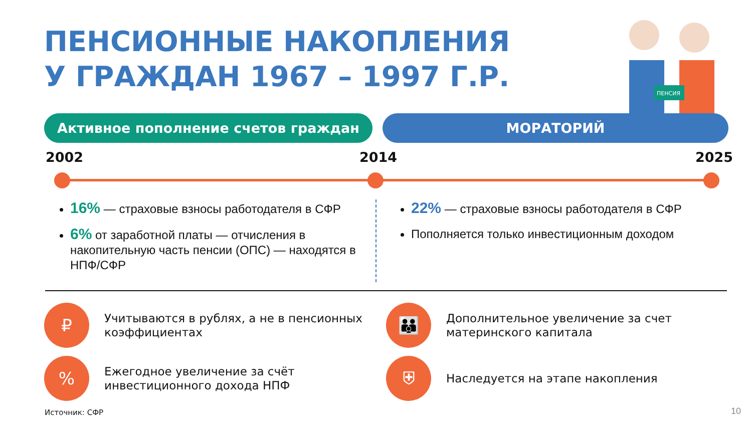ПЕНСИОННЫЕ НАКОПЛЕНИЯ
У ГРАЖДАН 1967 – 1997 Г.Р.
ПЕНСИЯ
Активное пополнение счетов граждан МОРАТОРИЙ
2002 2014 2025
16% — страховые взносы работодателя в СФР
6% от заработной платы — отчисления в накопительную часть пенсии (ОПС) — находятся в НПФ/СФР
22% — страховые взносы работодателя в СФР
Пополняется только инвестиционным доходом
₽
Учитываются в рублях, а не в пенсионных коэффициентах
👪
Дополнительное увеличение за счет материнского капитала
%
Ежегодное увеличение за счёт инвестиционного дохода НПФ
⛨
Наследуется на этапе накопления
Источник: СФР 10